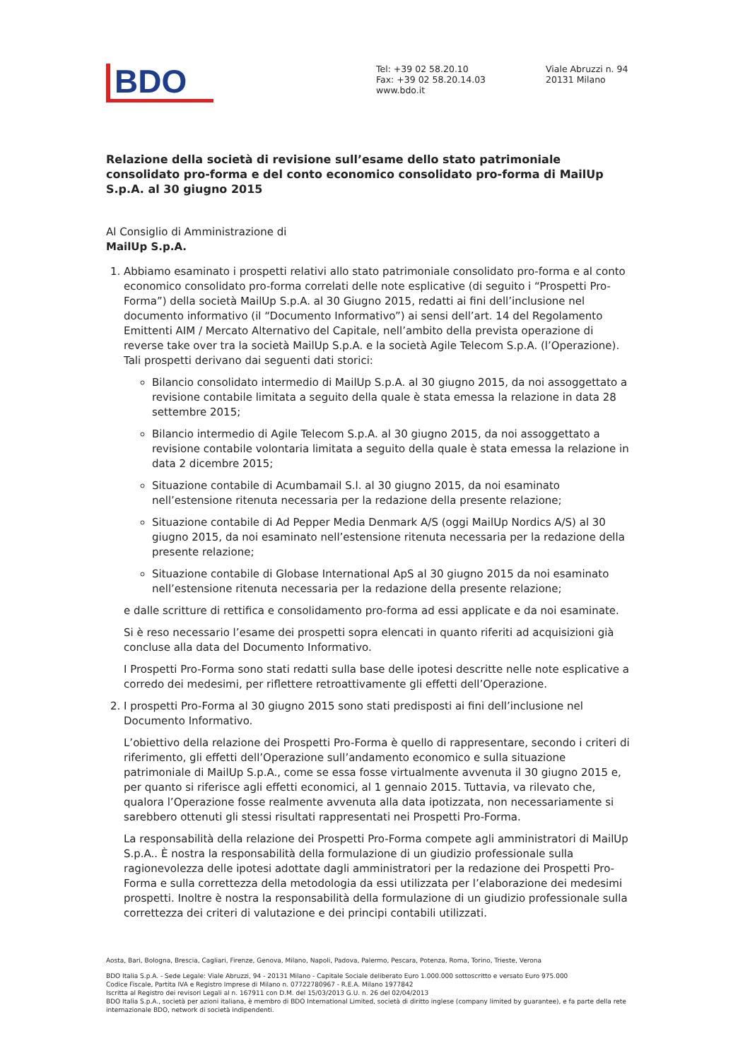BDO
Tel: +39 02 58.20.10
Fax: +39 02 58.20.14.03
www.bdo.it
Viale Abruzzi n. 94
20131 Milano
Relazione della società di revisione sull’esame dello stato patrimoniale consolidato pro-forma e del conto economico consolidato pro-forma di MailUp S.p.A. al 30 giugno 2015
Al Consiglio di Amministrazione di
MailUp S.p.A.
1. Abbiamo esaminato i prospetti relativi allo stato patrimoniale consolidato pro-forma e al conto economico consolidato pro-forma correlati delle note esplicative (di seguito i “Prospetti Pro-Forma”) della società MailUp S.p.A. al 30 Giugno 2015, redatti ai fini dell’inclusione nel documento informativo (il “Documento Informativo”) ai sensi dell’art. 14 del Regolamento Emittenti AIM / Mercato Alternativo del Capitale, nell’ambito della prevista operazione di reverse take over tra la società MailUp S.p.A. e la società Agile Telecom S.p.A. (l’Operazione). Tali prospetti derivano dai seguenti dati storici:
Bilancio consolidato intermedio di MailUp S.p.A. al 30 giugno 2015, da noi assoggettato a revisione contabile limitata a seguito della quale è stata emessa la relazione in data 28 settembre 2015;
Bilancio intermedio di Agile Telecom S.p.A. al 30 giugno 2015, da noi assoggettato a revisione contabile volontaria limitata a seguito della quale è stata emessa la relazione in data 2 dicembre 2015;
Situazione contabile di Acumbamail S.l. al 30 giugno 2015, da noi esaminato nell’estensione ritenuta necessaria per la redazione della presente relazione;
Situazione contabile di Ad Pepper Media Denmark A/S (oggi MailUp Nordics A/S) al 30 giugno 2015, da noi esaminato nell’estensione ritenuta necessaria per la redazione della presente relazione;
Situazione contabile di Globase International ApS al 30 giugno 2015 da noi esaminato nell’estensione ritenuta necessaria per la redazione della presente relazione;
e dalle scritture di rettifica e consolidamento pro-forma ad essi applicate e da noi esaminate.
Si è reso necessario l’esame dei prospetti sopra elencati in quanto riferiti ad acquisizioni già concluse alla data del Documento Informativo.
I Prospetti Pro-Forma sono stati redatti sulla base delle ipotesi descritte nelle note esplicative a corredo dei medesimi, per riflettere retroattivamente gli effetti dell’Operazione.
2. I prospetti Pro-Forma al 30 giugno 2015 sono stati predisposti ai fini dell’inclusione nel Documento Informativo.
L’obiettivo della relazione dei Prospetti Pro-Forma è quello di rappresentare, secondo i criteri di riferimento, gli effetti dell’Operazione sull’andamento economico e sulla situazione patrimoniale di MailUp S.p.A., come se essa fosse virtualmente avvenuta il 30 giugno 2015 e, per quanto si riferisce agli effetti economici, al 1 gennaio 2015. Tuttavia, va rilevato che, qualora l’Operazione fosse realmente avvenuta alla data ipotizzata, non necessariamente si sarebbero ottenuti gli stessi risultati rappresentati nei Prospetti Pro-Forma.
La responsabilità della relazione dei Prospetti Pro-Forma compete agli amministratori di MailUp S.p.A.. È nostra la responsabilità della formulazione di un giudizio professionale sulla ragionevolezza delle ipotesi adottate dagli amministratori per la redazione dei Prospetti Pro-Forma e sulla correttezza della metodologia da essi utilizzata per l’elaborazione dei medesimi prospetti. Inoltre è nostra la responsabilità della formulazione di un giudizio professionale sulla correttezza dei criteri di valutazione e dei principi contabili utilizzati.
Aosta, Bari, Bologna, Brescia, Cagliari, Firenze, Genova, Milano, Napoli, Padova, Palermo, Pescara, Potenza, Roma, Torino, Trieste, Verona
BDO Italia S.p.A. - Sede Legale: Viale Abruzzi, 94 - 20131 Milano - Capitale Sociale deliberato Euro 1.000.000 sottoscritto e versato Euro 975.000
Codice Fiscale, Partita IVA e Registro Imprese di Milano n. 07722780967 - R.E.A. Milano 1977842
Iscritta al Registro dei revisori Legali al n. 167911 con D.M. del 15/03/2013 G.U. n. 26 del 02/04/2013
BDO Italia S.p.A., società per azioni italiana, è membro di BDO International Limited, società di diritto inglese (company limited by guarantee), e fa parte della rete internazionale BDO, network di società indipendenti.